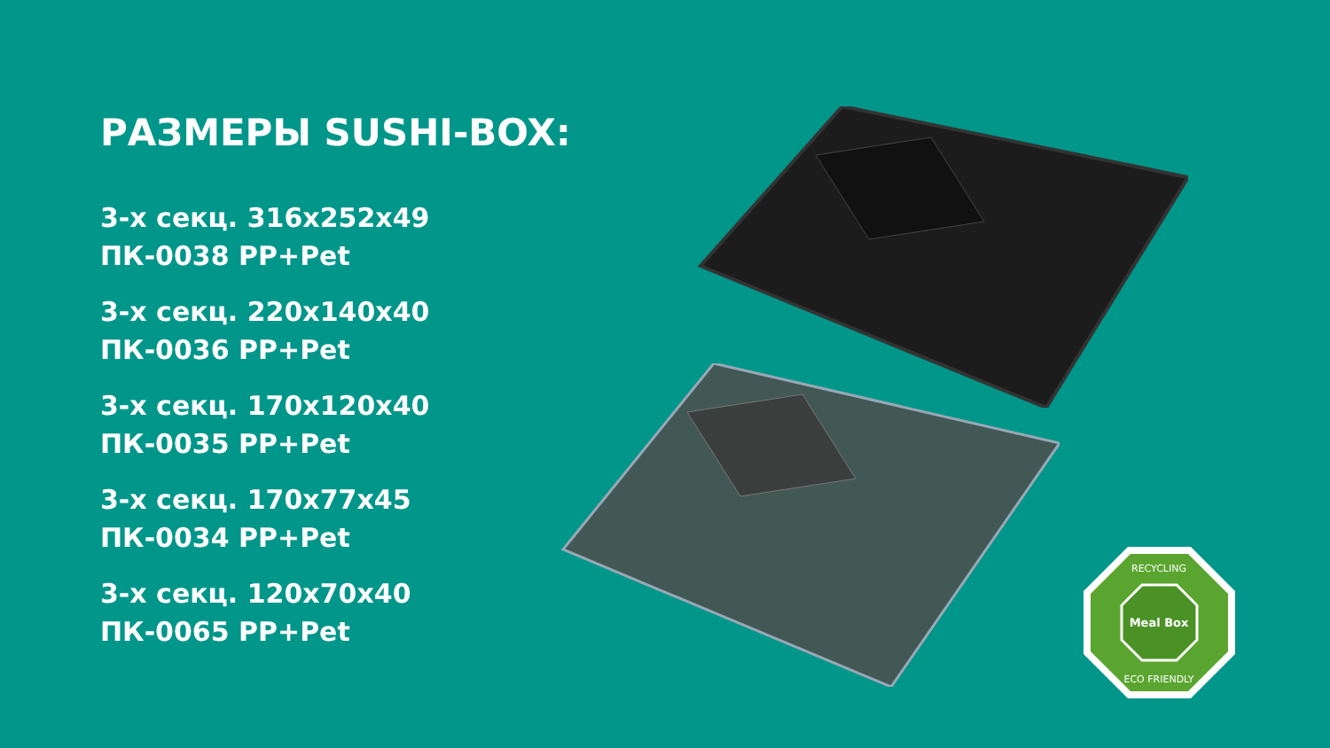РАЗМЕРЫ SUSHI-BOX:
3-х секц. 316x252x49
ПК-0038 PP+Pet
3-х секц. 220x140x40
ПК-0036 PP+Pet
3-х секц. 170x120x40
ПК-0035 PP+Pet
3-х секц. 170x77x45
ПК-0034 PP+Pet
3-х секц. 120x70x40
ПК-0065 PP+Pet
RECYCLING
Meal Box
ECO FRIENDLY